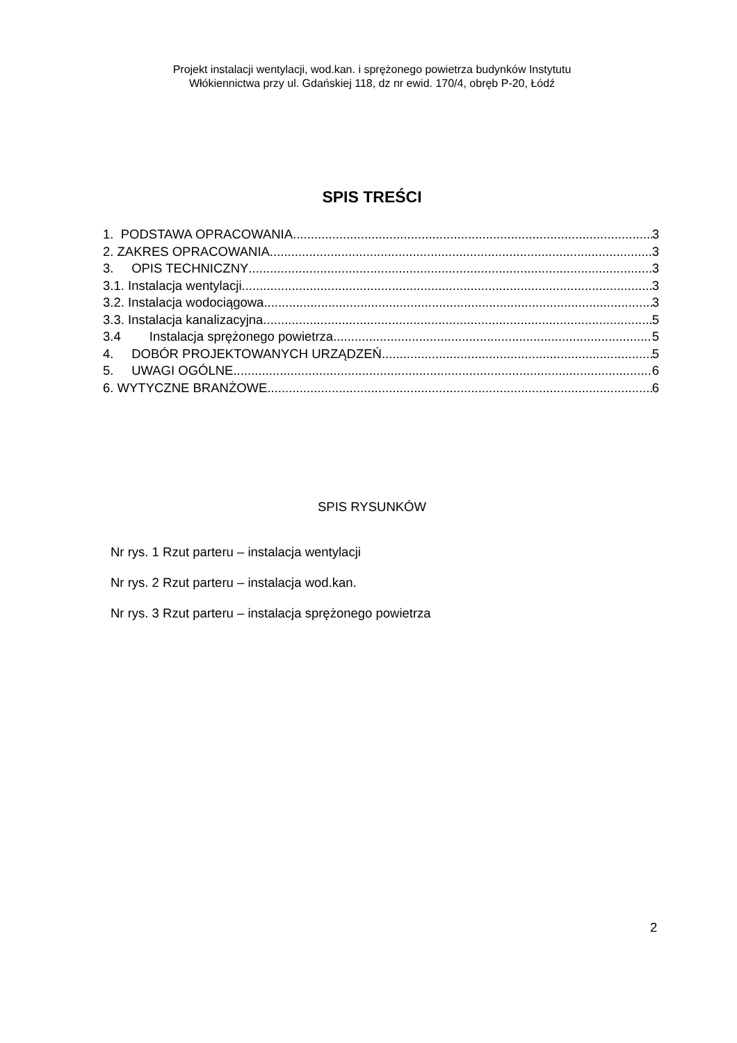Projekt instalacji wentylacji, wod.kan. i sprężonego powietrza budynków Instytutu
Włókiennictwa przy ul. Gdańskiej 118, dz nr ewid. 170/4, obręb P-20, Łódź
SPIS TREŚCI
1. PODSTAWA OPRACOWANIA 3
2. ZAKRES OPRACOWANIA 3
3. OPIS TECHNICZNY 3
3.1. Instalacja wentylacji 3
3.2. Instalacja wodociągowa 3
3.3. Instalacja kanalizacyjna 5
3.4 Instalacja sprężonego powietrza 5
4. DOBÓR PROJEKTOWANYCH URZĄDZEŃ 5
5. UWAGI OGÓLNE 6
6. WYTYCZNE BRANŻOWE 6
SPIS RYSUNKÓW
Nr rys. 1 Rzut parteru – instalacja wentylacji
Nr rys. 2 Rzut parteru – instalacja wod.kan.
Nr rys. 3 Rzut parteru – instalacja sprężonego powietrza
2